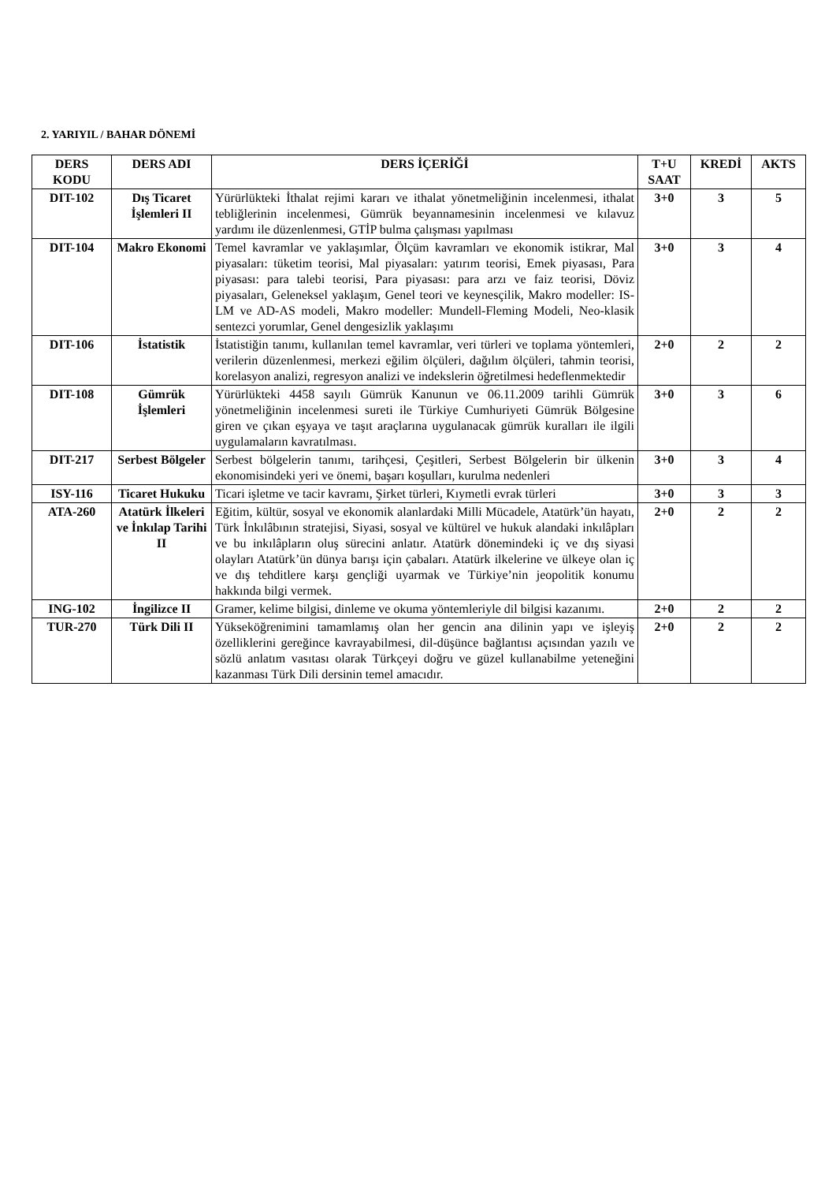2. YARIYIL / BAHAR DÖNEMİ
| DERS KODU | DERS ADI | DERS İÇERİĞİ | T+U SAAT | KREDİ | AKTS |
| --- | --- | --- | --- | --- | --- |
| DIT-102 | Dış Ticaret İşlemleri II | Yürürlükteki İthalat rejimi kararı ve ithalat yönetmeliğinin incelenmesi, ithalat tebliğlerinin incelenmesi, Gümrük beyannamesinin incelenmesi ve kılavuz yardımı ile düzenlenmesi, GTİP bulma çalışması yapılması | 3+0 | 3 | 5 |
| DIT-104 | Makro Ekonomi | Temel kavramlar ve yaklaşımlar, Ölçüm kavramları ve ekonomik istikrar, Mal piyasaları: tüketim teorisi, Mal piyasaları: yatırım teorisi, Emek piyasası, Para piyasası: para talebi teorisi, Para piyasası: para arzı ve faiz teorisi, Döviz piyasaları, Geleneksel yaklaşım, Genel teori ve keynesçilik, Makro modeller: IS-LM ve AD-AS modeli, Makro modeller: Mundell-Fleming Modeli, Neo-klasik sentezci yorumlar, Genel dengesizlik yaklaşımı | 3+0 | 3 | 4 |
| DIT-106 | İstatistik | İstatistiğin tanımı, kullanılan temel kavramlar, veri türleri ve toplama yöntemleri, verilerin düzenlenmesi, merkezi eğilim ölçüleri, dağılım ölçüleri, tahmin teorisi, korelasyon analizi, regresyon analizi ve indekslerin öğretilmesi hedeflenmektedir | 2+0 | 2 | 2 |
| DIT-108 | Gümrük İşlemleri | Yürürlükteki 4458 sayılı Gümrük Kanunun ve 06.11.2009 tarihli Gümrük yönetmeliğinin incelenmesi sureti ile Türkiye Cumhuriyeti Gümrük Bölgesine giren ve çıkan eşyaya ve taşıt araçlarına uygulanacak gümrük kuralları ile ilgili uygulamaların kavratılması. | 3+0 | 3 | 6 |
| DIT-217 | Serbest Bölgeler | Serbest bölgelerin tanımı, tarihçesi, Çeşitleri, Serbest Bölgelerin bir ülkenin ekonomisindeki yeri ve önemi, başarı koşulları, kurulma nedenleri | 3+0 | 3 | 4 |
| ISY-116 | Ticaret Hukuku | Ticari işletme ve tacir kavramı, Şirket türleri, Kıymetli evrak türleri | 3+0 | 3 | 3 |
| ATA-260 | Atatürk İlkeleri ve İnkılap Tarihi II | Eğitim, kültür, sosyal ve ekonomik alanlardaki Milli Mücadele, Atatürk’ün hayatı, Türk İnkılâbının stratejisi, Siyasi, sosyal ve kültürel ve hukuk alandaki inkılâpları ve bu inkılâpların oluş sürecini anlatır. Atatürk dönemindeki iç ve dış siyasi olayları Atatürk’ün dünya barışı için çabaları. Atatürk ilkelerine ve ülkeye olan iç ve dış tehditlere karşı gençliği uyarmak ve Türkiye’nin jeopolitik konumu hakkında bilgi vermek. | 2+0 | 2 | 2 |
| ING-102 | İngilizce II | Gramer, kelime bilgisi, dinleme ve okuma yöntemleriyle dil bilgisi kazanımı. | 2+0 | 2 | 2 |
| TUR-270 | Türk Dili II | Yükseköğrenimini tamamlamış olan her gencin ana dilinin yapı ve işleyiş özelliklerini gereğince kavrayabilmesi, dil-düşünce bağlantısı açısından yazılı ve sözlü anlatım vasıtası olarak Türkçeyi doğru ve güzel kullanabilme yeteneğini kazanması Türk Dili dersinin temel amacıdır. | 2+0 | 2 | 2 |